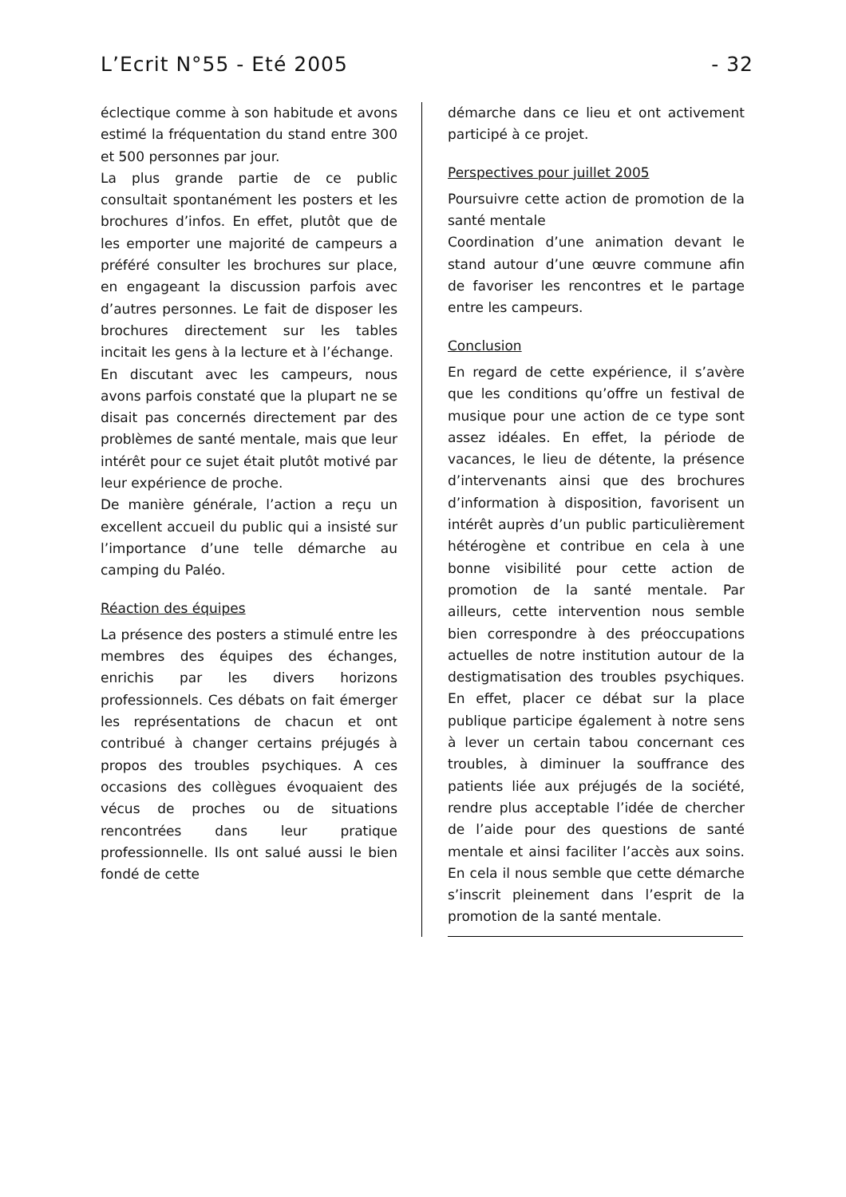L’Ecrit N°55 - Eté 2005 - 32
éclectique comme à son habitude et avons estimé la fréquentation du stand entre 300 et 500 personnes par jour.
La plus grande partie de ce public consultait spontanément les posters et les brochures d’infos. En effet, plutôt que de les emporter une majorité de campeurs a préféré consulter les brochures sur place, en engageant la discussion parfois avec d’autres personnes. Le fait de disposer les brochures directement sur les tables incitait les gens à la lecture et à l’échange.
En discutant avec les campeurs, nous avons parfois constaté que la plupart ne se disait pas concernés directement par des problèmes de santé mentale, mais que leur intérêt pour ce sujet était plutôt motivé par leur expérience de proche.
De manière générale, l’action a reçu un excellent accueil du public qui a insisté sur l’importance d’une telle démarche au camping du Paléo.
Réaction des équipes
La présence des posters a stimulé entre les membres des équipes des échanges, enrichis par les divers horizons professionnels. Ces débats on fait émerger les représentations de chacun et ont contribué à changer certains préjugés à propos des troubles psychiques. A ces occasions des collègues évoquaient des vécus de proches ou de situations rencontrées dans leur pratique professionnelle. Ils ont salué aussi le bien fondé de cette
démarche dans ce lieu et ont activement participé à ce projet.
Perspectives pour juillet 2005
Poursuivre cette action de promotion de la santé mentale
Coordination d’une animation devant le stand autour d’une œuvre commune afin de favoriser les rencontres et le partage entre les campeurs.
Conclusion
En regard de cette expérience, il s’avère que les conditions qu’offre un festival de musique pour une action de ce type sont assez idéales. En effet, la période de vacances, le lieu de détente, la présence d’intervenants ainsi que des brochures d’information à disposition, favorisent un intérêt auprès d’un public particulièrement hétérogène et contribue en cela à une bonne visibilité pour cette action de promotion de la santé mentale. Par ailleurs, cette intervention nous semble bien correspondre à des préoccupations actuelles de notre institution autour de la destigmatisation des troubles psychiques. En effet, placer ce débat sur la place publique participe également à notre sens à lever un certain tabou concernant ces troubles, à diminuer la souffrance des patients liée aux préjugés de la société, rendre plus acceptable l’idée de chercher de l’aide pour des questions de santé mentale et ainsi faciliter l’accès aux soins. En cela il nous semble que cette démarche s’inscrit pleinement dans l’esprit de la promotion de la santé mentale.